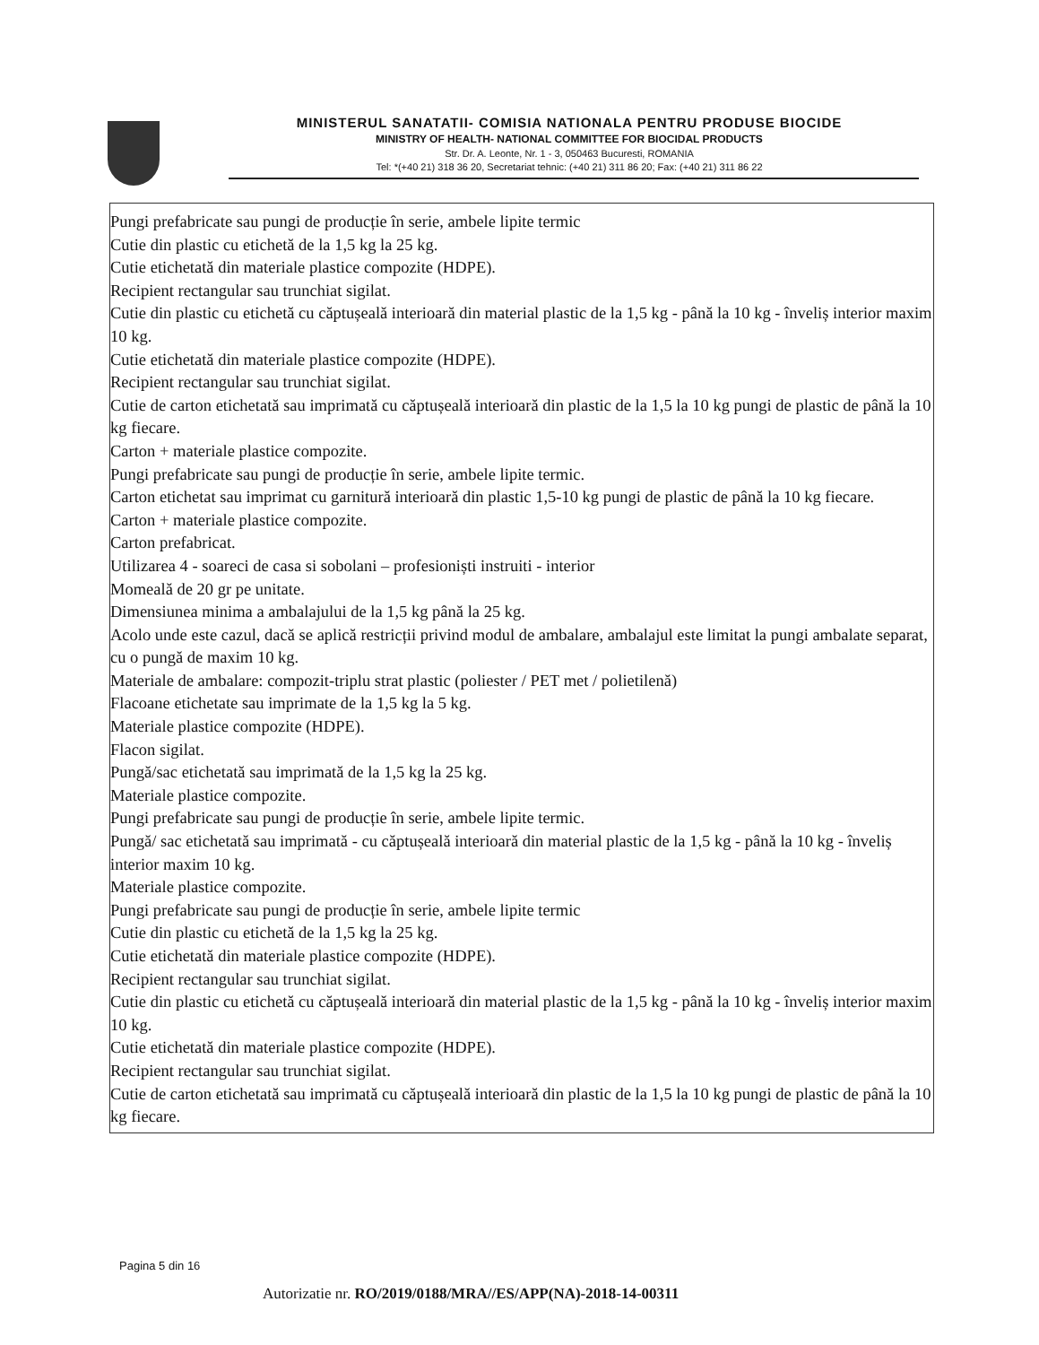MINISTERUL SANATATII- COMISIA NATIONALA PENTRU PRODUSE BIOCIDE
MINISTRY OF HEALTH- NATIONAL COMMITTEE FOR BIOCIDAL PRODUCTS
Str. Dr. A. Leonte, Nr. 1 - 3, 050463 Bucuresti, ROMANIA
Tel: *(+40 21) 318 36 20, Secretariat tehnic: (+40 21) 311 86 20; Fax: (+40 21) 311 86 22
Pungi prefabricate sau pungi de producție în serie, ambele lipite termic
Cutie din plastic cu etichetă de la 1,5 kg la 25 kg.
Cutie etichetată din materiale plastice compozite (HDPE).
Recipient rectangular sau trunchiat sigilat.
Cutie din plastic cu etichetă cu căptușeală interioară din material plastic de la 1,5 kg - până la 10 kg - înveliș interior maxim 10 kg.
Cutie etichetată din materiale plastice compozite (HDPE).
Recipient rectangular sau trunchiat sigilat.
Cutie de carton etichetată sau imprimată cu căptușeală interioară din plastic de la 1,5 la 10 kg pungi de plastic de până la 10 kg fiecare.
Carton + materiale plastice compozite.
Pungi prefabricate sau pungi de producție în serie, ambele lipite termic.
Carton etichetat sau imprimat cu garnitură interioară din plastic 1,5-10 kg pungi de plastic de până la 10 kg fiecare.
Carton + materiale plastice compozite.
Carton prefabricat.
Utilizarea 4 - soareci de casa si sobolani – profesioniști instruiti - interior
Momeală de 20 gr pe unitate.
Dimensiunea minima a ambalajului de la 1,5 kg până la 25 kg.
Acolo unde este cazul, dacă se aplică restricții privind modul de ambalare, ambalajul este limitat la pungi ambalate separat, cu o pungă de maxim 10 kg.
Materiale de ambalare: compozit-triplu strat plastic (poliester / PET met / polietilenă)
Flacoane etichetate sau imprimate de la 1,5 kg la 5 kg.
Materiale plastice compozite (HDPE).
Flacon sigilat.
Pungă/sac etichetată sau imprimată de la 1,5 kg la 25 kg.
Materiale plastice compozite.
Pungi prefabricate sau pungi de producție în serie, ambele lipite termic.
Pungă/ sac etichetată sau imprimată - cu căptușeală interioară din material plastic de la 1,5 kg - până la 10 kg - înveliș interior maxim 10 kg.
Materiale plastice compozite.
Pungi prefabricate sau pungi de producție în serie, ambele lipite termic
Cutie din plastic cu etichetă de la 1,5 kg la 25 kg.
Cutie etichetată din materiale plastice compozite (HDPE).
Recipient rectangular sau trunchiat sigilat.
Cutie din plastic cu etichetă cu căptușeală interioară din material plastic de la 1,5 kg - până la 10 kg - înveliș interior maxim 10 kg.
Cutie etichetată din materiale plastice compozite (HDPE).
Recipient rectangular sau trunchiat sigilat.
Cutie de carton etichetată sau imprimată cu căptușeală interioară din plastic de la 1,5 la 10 kg pungi de plastic de până la 10 kg fiecare.
Pagina 5 din 16
Autorizatie nr. RO/2019/0188/MRA//ES/APP(NA)-2018-14-00311